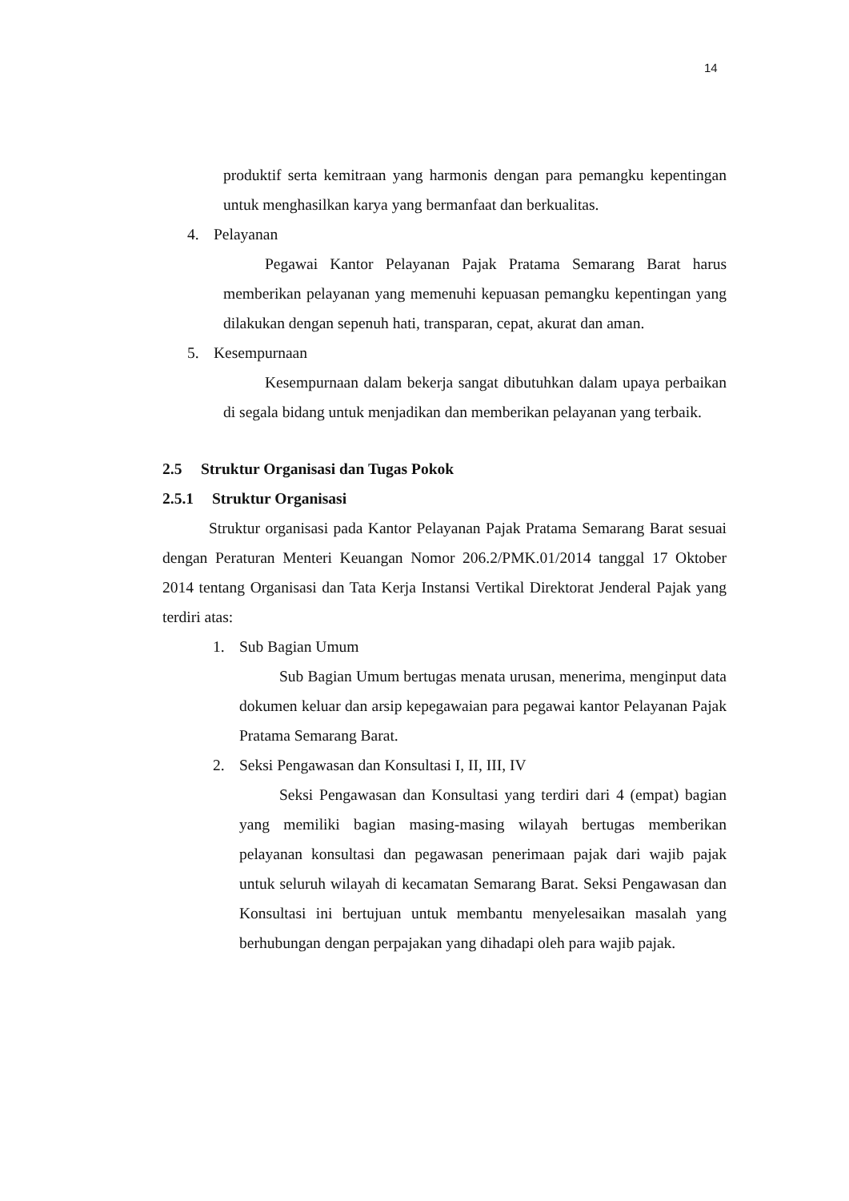14
produktif serta kemitraan yang harmonis dengan para pemangku kepentingan untuk menghasilkan karya yang bermanfaat dan berkualitas.
4. Pelayanan
Pegawai Kantor Pelayanan Pajak Pratama Semarang Barat harus memberikan pelayanan yang memenuhi kepuasan pemangku kepentingan yang dilakukan dengan sepenuh hati, transparan, cepat, akurat dan aman.
5. Kesempurnaan
Kesempurnaan dalam bekerja sangat dibutuhkan dalam upaya perbaikan di segala bidang untuk menjadikan dan memberikan pelayanan yang terbaik.
2.5 Struktur Organisasi dan Tugas Pokok
2.5.1 Struktur Organisasi
Struktur organisasi pada Kantor Pelayanan Pajak Pratama Semarang Barat sesuai dengan Peraturan Menteri Keuangan Nomor 206.2/PMK.01/2014 tanggal 17 Oktober 2014 tentang Organisasi dan Tata Kerja Instansi Vertikal Direktorat Jenderal Pajak yang terdiri atas:
1. Sub Bagian Umum
Sub Bagian Umum bertugas menata urusan, menerima, menginput data dokumen keluar dan arsip kepegawaian para pegawai kantor Pelayanan Pajak Pratama Semarang Barat.
2. Seksi Pengawasan dan Konsultasi I, II, III, IV
Seksi Pengawasan dan Konsultasi yang terdiri dari 4 (empat) bagian yang memiliki bagian masing-masing wilayah bertugas memberikan pelayanan konsultasi dan pegawasan penerimaan pajak dari wajib pajak untuk seluruh wilayah di kecamatan Semarang Barat. Seksi Pengawasan dan Konsultasi ini bertujuan untuk membantu menyelesaikan masalah yang berhubungan dengan perpajakan yang dihadapi oleh para wajib pajak.